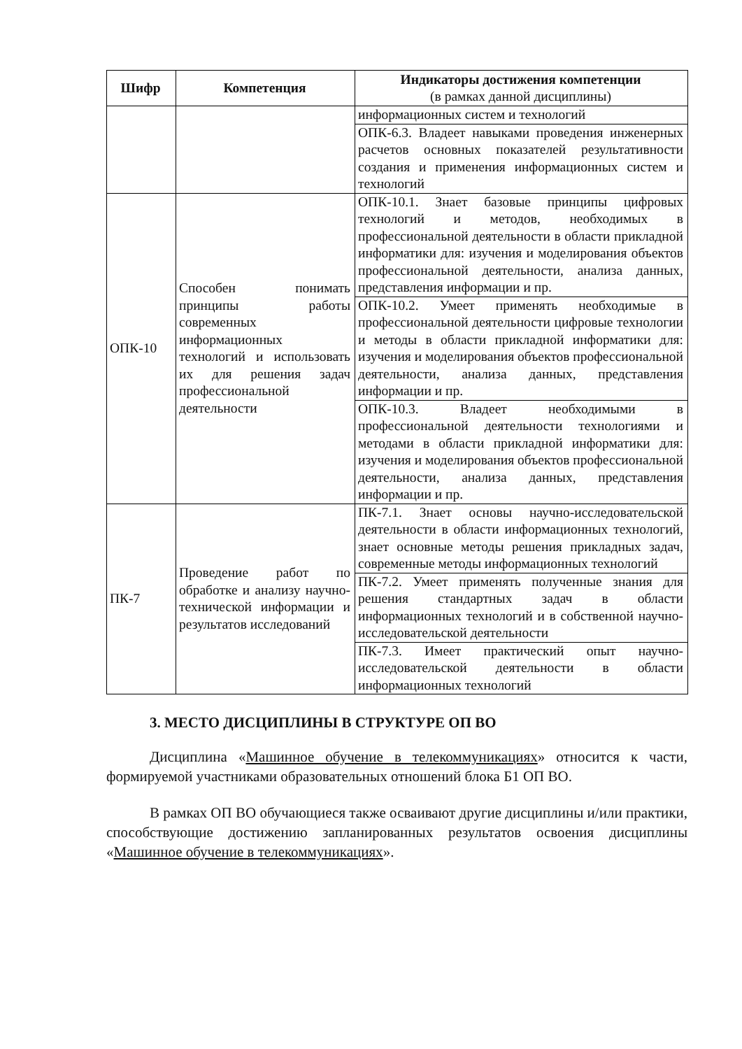| Шифр | Компетенция | Индикаторы достижения компетенции (в рамках данной дисциплины) |
| --- | --- | --- |
| | | информационных систем и технологий |
| | | ОПК-6.3. Владеет навыками проведения инженерных расчетов основных показателей результативности создания и применения информационных систем и технологий |
| ОПК-10 | Способен понимать принципы работы современных информационных технологий и использовать их для решения задач профессиональной деятельности | ОПК-10.1. Знает базовые принципы цифровых технологий и методов, необходимых в профессиональной деятельности в области прикладной информатики для: изучения и моделирования объектов профессиональной деятельности, анализа данных, представления информации и пр. |
| | | ОПК-10.2. Умеет применять необходимые в профессиональной деятельности цифровые технологии и методы в области прикладной информатики для: изучения и моделирования объектов профессиональной деятельности, анализа данных, представления информации и пр. |
| | | ОПК-10.3. Владеет необходимыми в профессиональной деятельности технологиями и методами в области прикладной информатики для: изучения и моделирования объектов профессиональной деятельности, анализа данных, представления информации и пр. |
| ПК-7 | Проведение работ по обработке и анализу научно-технической информации и результатов исследований | ПК-7.1. Знает основы научно-исследовательской деятельности в области информационных технологий, знает основные методы решения прикладных задач, современные методы информационных технологий |
| | | ПК-7.2. Умеет применять полученные знания для решения стандартных задач в области информационных технологий и в собственной научно-исследовательской деятельности |
| | | ПК-7.3. Имеет практический опыт научно-исследовательской деятельности в области информационных технологий |
3. МЕСТО ДИСЦИПЛИНЫ В СТРУКТУРЕ ОП ВО
Дисциплина «Машинное обучение в телекоммуникациях» относится к части, формируемой участниками образовательных отношений блока Б1 ОП ВО.
В рамках ОП ВО обучающиеся также осваивают другие дисциплины и/или практики, способствующие достижению запланированных результатов освоения дисциплины «Машинное обучение в телекоммуникациях».